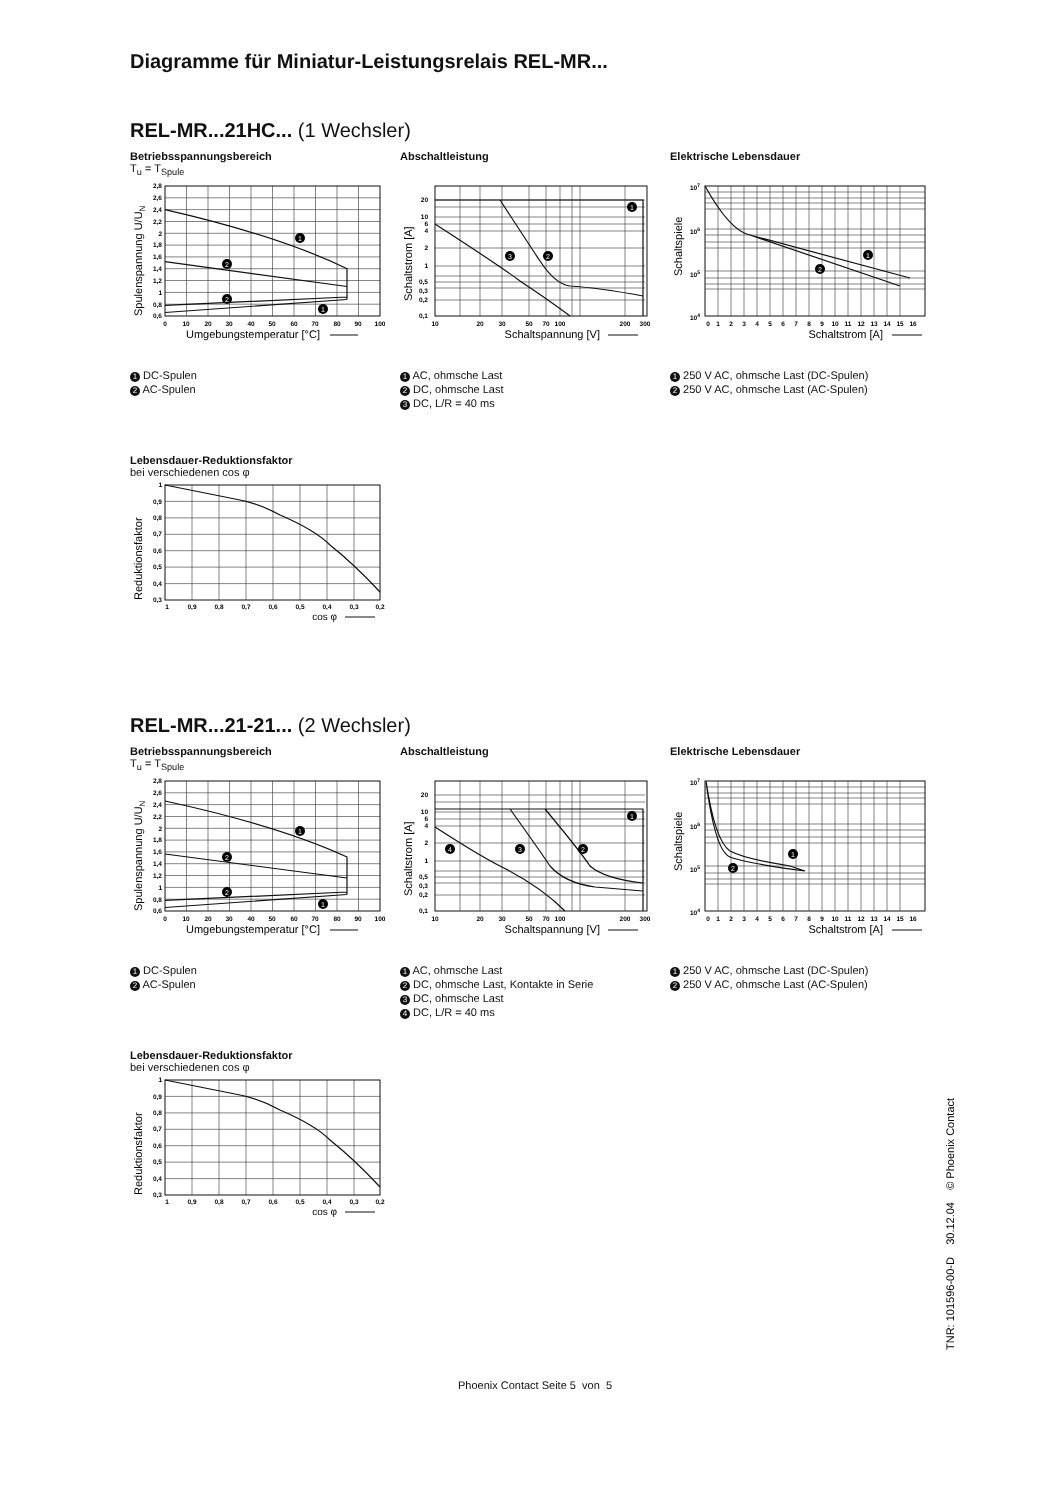Diagramme für Miniatur-Leistungsrelais REL-MR...
REL-MR...21HC... (1 Wechsler)
Betriebsspannungsbereich
T<sub>u</sub> = T<sub>Spule</sub>
1
2
2
1
2,8
2,6
2,4
2,2
2
1,8
1,6
1,4
1,2
1
0,8
0,6
0
10
20
30
40
50
60
70
80
90
100
Umgebungstemperatur [°C]
Spulenspannung U/UN
1 DC-Spulen
2 AC-Spulen
Abschaltleistung
1
2
3
20
10
6
4
2
1
0,5
0,3
0,2
0,1
10
20
30
50
70
100
200
300
Schaltspannung [V]
Schaltstrom [A]
1 AC, ohmsche Last
2 DC, ohmsche Last
3 DC, L/R = 40 ms
Elektrische Lebensdauer
1
2
107
106
105
104
0
1
2
3
4
5
6
7
8
9
10
11
12
13
14
15
16
Schaltstrom [A]
Schaltspiele
1 250 V AC, ohmsche Last (DC-Spulen)
2 250 V AC, ohmsche Last (AC-Spulen)
Lebensdauer-Reduktionsfaktor
bei verschiedenen cos φ
1
0,9
0,8
0,7
0,6
0,5
0,4
0,3
1
0,9
0,8
0,7
0,6
0,5
0,4
0,3
0,2
cos φ
Reduktionsfaktor
REL-MR...21-21... (2 Wechsler)
Betriebsspannungsbereich
T<sub>u</sub> = T<sub>Spule</sub>
1
2
2
1
2,8
2,6
2,4
2,2
2
1,8
1,6
1,4
1,2
1
0,8
0,6
0
10
20
30
40
50
60
70
80
90
100
Umgebungstemperatur [°C]
Spulenspannung U/UN
1 DC-Spulen
2 AC-Spulen
Abschaltleistung
1
2
3
4
20
10
6
4
2
1
0,5
0,3
0,2
0,1
10
20
30
50
70
100
200
300
Schaltspannung [V]
Schaltstrom [A]
1 AC, ohmsche Last
2 DC, ohmsche Last, Kontakte in Serie
3 DC, ohmsche Last
4 DC, L/R = 40 ms
Elektrische Lebensdauer
1
2
107
106
105
104
0
1
2
3
4
5
6
7
8
9
10
11
12
13
14
15
16
Schaltstrom [A]
Schaltspiele
1 250 V AC, ohmsche Last (DC-Spulen)
2 250 V AC, ohmsche Last (AC-Spulen)
Lebensdauer-Reduktionsfaktor
bei verschiedenen cos φ
1
0,9
0,8
0,7
0,6
0,5
0,4
0,3
1
0,9
0,8
0,7
0,6
0,5
0,4
0,3
0,2
cos φ
Reduktionsfaktor
Phoenix Contact Seite 5 von 5
TNR: 101596-00-D 30.12.04 © Phoenix Contact